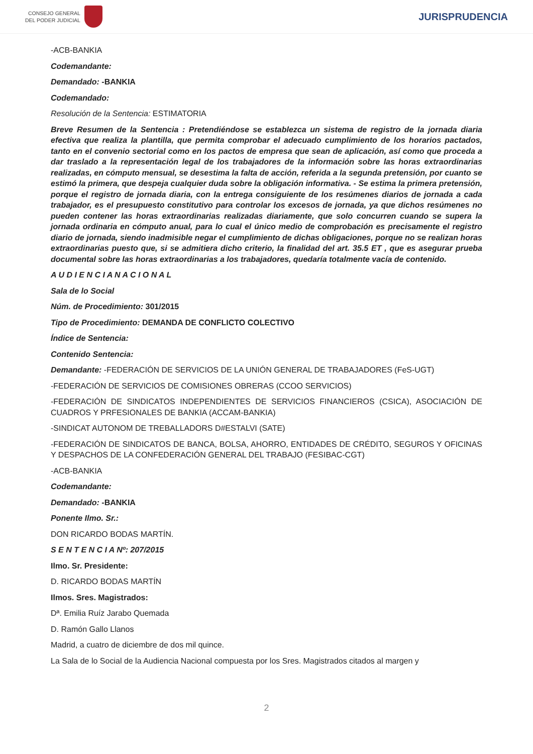CONSEJO GENERAL
DEL PODER JUDICIAL
JURISPRUDENCIA
-ACB-BANKIA
Codemandante:
Demandado: -BANKIA
Codemandado:
Resolución de la Sentencia: ESTIMATORIA
Breve Resumen de la Sentencia : Pretendiéndose se establezca un sistema de registro de la jornada diaria efectiva que realiza la plantilla, que permita comprobar el adecuado cumplimiento de los horarios pactados, tanto en el convenio sectorial como en los pactos de empresa que sean de aplicación, así como que proceda a dar traslado a la representación legal de los trabajadores de la información sobre las horas extraordinarias realizadas, en cómputo mensual, se desestima la falta de acción, referida a la segunda pretensión, por cuanto se estimó la primera, que despeja cualquier duda sobre la obligación informativa. - Se estima la primera pretensión, porque el registro de jornada diaria, con la entrega consiguiente de los resúmenes diarios de jornada a cada trabajador, es el presupuesto constitutivo para controlar los excesos de jornada, ya que dichos resúmenes no pueden contener las horas extraordinarias realizadas diariamente, que solo concurren cuando se supera la jornada ordinaria en cómputo anual, para lo cual el único medio de comprobación es precisamente el registro diario de jornada, siendo inadmisible negar el cumplimiento de dichas obligaciones, porque no se realizan horas extraordinarias puesto que, si se admitiera dicho criterio, la finalidad del art. 35.5 ET , que es asegurar prueba documental sobre las horas extraordinarias a los trabajadores, quedaría totalmente vacía de contenido.
A U D I E N C I A N A C I O N A L
Sala de lo Social
Núm. de Procedimiento: 301/2015
Tipo de Procedimiento: DEMANDA DE CONFLICTO COLECTIVO
Índice de Sentencia:
Contenido Sentencia:
Demandante: -FEDERACIÓN DE SERVICIOS DE LA UNIÓN GENERAL DE TRABAJADORES (FeS-UGT)
-FEDERACIÓN DE SERVICIOS DE COMISIONES OBRERAS (CCOO SERVICIOS)
-FEDERACIÓN DE SINDICATOS INDEPENDIENTES DE SERVICIOS FINANCIEROS (CSICA), ASOCIACIÓN DE CUADROS Y PRFESIONALES DE BANKIA (ACCAM-BANKIA)
-SINDICAT AUTONOM DE TREBALLADORS D#ESTALVI (SATE)
-FEDERACIÓN DE SINDICATOS DE BANCA, BOLSA, AHORRO, ENTIDADES DE CRÉDITO, SEGUROS Y OFICINAS Y DESPACHOS DE LA CONFEDERACIÓN GENERAL DEL TRABAJO (FESIBAC-CGT)
-ACB-BANKIA
Codemandante:
Demandado: -BANKIA
Ponente Ilmo. Sr.:
DON RICARDO BODAS MARTÍN.
S E N T E N C I A Nº: 207/2015
Ilmo. Sr. Presidente:
D. RICARDO BODAS MARTÍN
Ilmos. Sres. Magistrados:
Dª. Emilia Ruíz Jarabo Quemada
D. Ramón Gallo Llanos
Madrid, a cuatro de diciembre de dos mil quince.
La Sala de lo Social de la Audiencia Nacional compuesta por los Sres. Magistrados citados al margen y
2